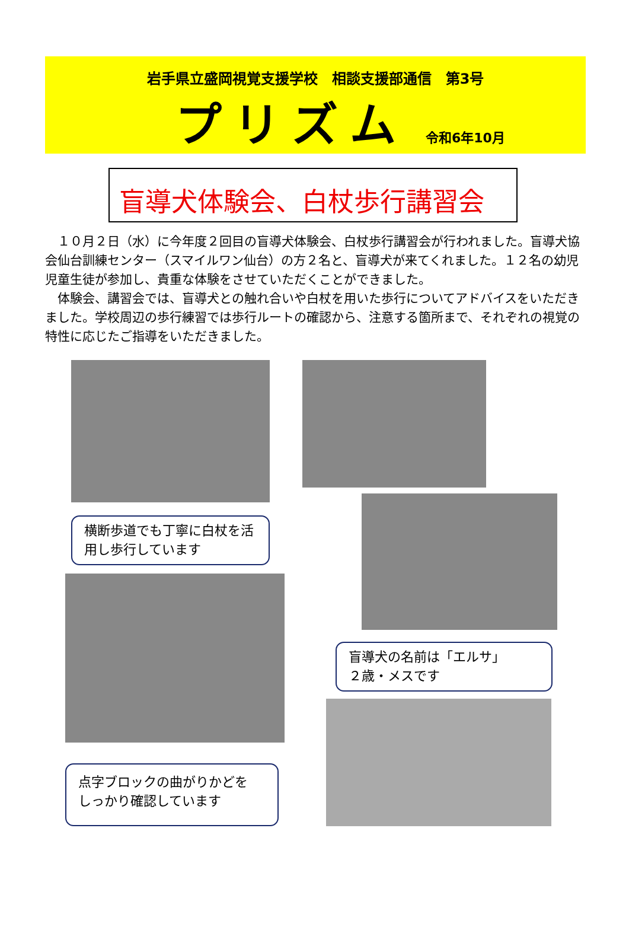岩手県立盛岡視覚支援学校　相談支援部通信　第3号
プリズム
令和6年10月
盲導犬体験会、白杖歩行講習会
　１０月２日（水）に今年度２回目の盲導犬体験会、白杖歩行講習会が行われました。盲導犬協会仙台訓練センター（スマイルワン仙台）の方２名と、盲導犬が来てくれました。１２名の幼児児童生徒が参加し、貴重な体験をさせていただくことができました。
　体験会、講習会では、盲導犬との触れ合いや白杖を用いた歩行についてアドバイスをいただきました。学校周辺の歩行練習では歩行ルートの確認から、注意する箇所まで、それぞれの視覚の特性に応じたご指導をいただきました。
横断歩道でも丁寧に白杖を活用し歩行しています
点字ブロックの曲がりかどを
しっかり確認しています
盲導犬の名前は「エルサ」
２歳・メスです